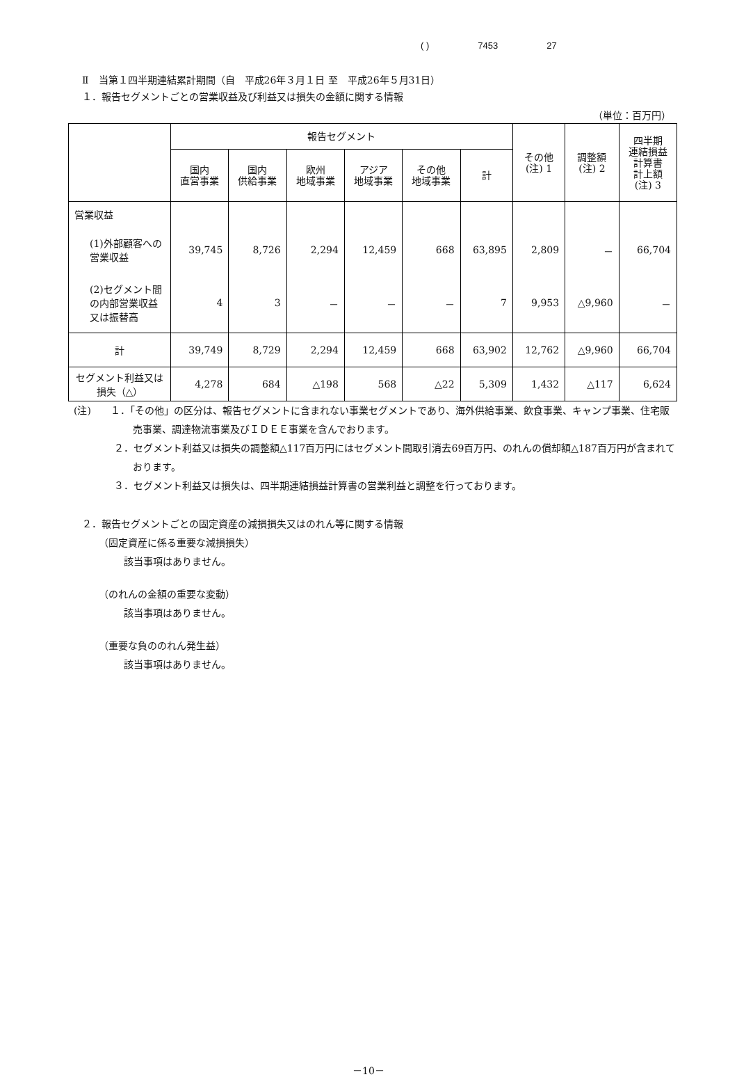( ) 7453 27
Ⅱ　当第１四半期連結累計期間（自　平成26年３月１日 至　平成26年５月31日）
１．報告セグメントごとの営業収益及び利益又は損失の金額に関する情報
（単位：百万円）
| | 報告セグメント | | | | | | その他 (注) 1 | 調整額 (注) 2 | 四半期 連結損益 計算書 計上額 (注) 3 |
| --- | --- | --- | --- | --- | --- | --- | --- | --- | --- |
| | 国内 直営事業 | 国内 供給事業 | 欧州 地域事業 | アジア 地域事業 | その他 地域事業 | 計 | | | |
| 営業収益 | | | | | | | | | |
| (1)外部顧客への営業収益 | 39,745 | 8,726 | 2,294 | 12,459 | 668 | 63,895 | 2,809 | － | 66,704 |
| (2)セグメント間の内部営業収益又は振替高 | 4 | 3 | － | － | － | 7 | 9,953 | △9,960 | － |
| 計 | 39,749 | 8,729 | 2,294 | 12,459 | 668 | 63,902 | 12,762 | △9,960 | 66,704 |
| セグメント利益又は損失（△） | 4,278 | 684 | △198 | 568 | △22 | 5,309 | 1,432 | △117 | 6,624 |
(注)　　１．「その他」の区分は、報告セグメントに含まれない事業セグメントであり、海外供給事業、飲食事業、キャンプ事業、住宅販売事業、調達物流事業及びＩＤＥＥ事業を含んでおります。
２．セグメント利益又は損失の調整額△117百万円にはセグメント間取引消去69百万円、のれんの償却額△187百万円が含まれております。
３．セグメント利益又は損失は、四半期連結損益計算書の営業利益と調整を行っております。
２．報告セグメントごとの固定資産の減損損失又はのれん等に関する情報
（固定資産に係る重要な減損損失）
該当事項はありません。
（のれんの金額の重要な変動）
該当事項はありません。
（重要な負ののれん発生益）
該当事項はありません。
－10－